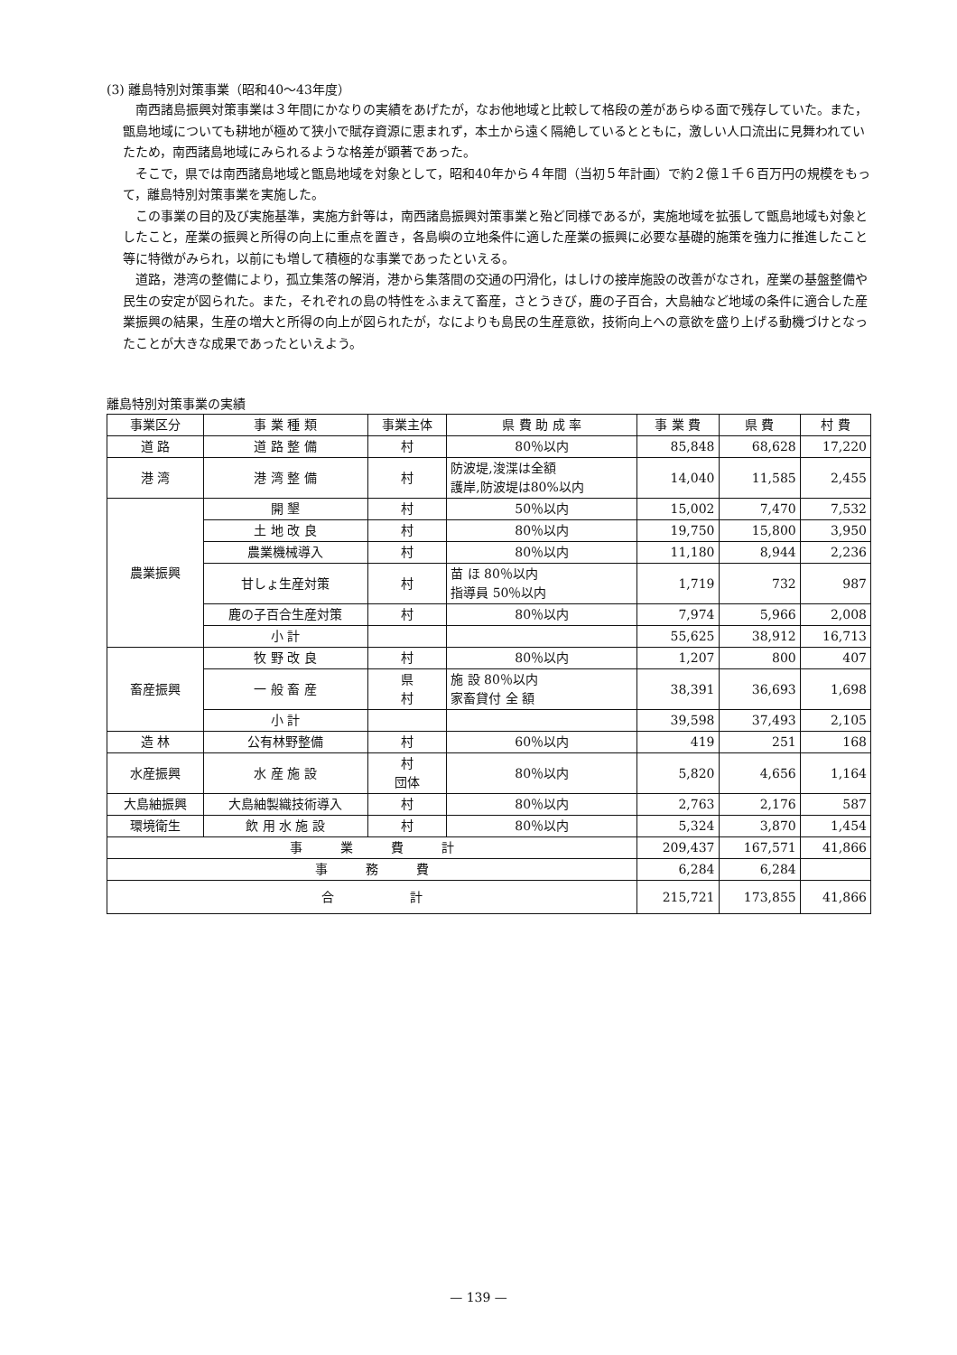(3) 離島特別対策事業（昭和40〜43年度）
南西諸島振興対策事業は３年間にかなりの実績をあげたが，なお他地域と比較して格段の差があらゆる面で残存していた。また，甑島地域についても耕地が極めて狭小で賦存資源に恵まれず，本土から遠く隔絶しているとともに，激しい人口流出に見舞われていたため，南西諸島地域にみられるような格差が顕著であった。
そこで，県では南西諸島地域と甑島地域を対象として，昭和40年から４年間（当初５年計画）で約２億１千６百万円の規模をもって，離島特別対策事業を実施した。
この事業の目的及び実施基準，実施方針等は，南西諸島振興対策事業と殆ど同様であるが，実施地域を拡張して甑島地域も対象としたこと，産業の振興と所得の向上に重点を置き，各島嶼の立地条件に適した産業の振興に必要な基礎的施策を強力に推進したこと等に特徴がみられ，以前にも増して積極的な事業であったといえる。
道路，港湾の整備により，孤立集落の解消，港から集落間の交通の円滑化，はしけの接岸施設の改善がなされ，産業の基盤整備や民生の安定が図られた。また，それぞれの島の特性をふまえて畜産，さとうきび，鹿の子百合，大島紬など地域の条件に適合した産業振興の結果，生産の増大と所得の向上が図られたが，なによりも島民の生産意欲，技術向上への意欲を盛り上げる動機づけとなったことが大きな成果であったといえよう。
離島特別対策事業の実績
| 事業区分 | 事 業 種 類 | 事業主体 | 県 費 助 成 率 | 事 業 費 | 県 費 | 村 費 |
| --- | --- | --- | --- | --- | --- | --- |
| 道 路 | 道 路 整 備 | 村 | 80％以内 | 85,848 | 68,628 | 17,220 |
| 港 湾 | 港 湾 整 備 | 村 | 防波堤,浚渫は全額 護岸,防波堤は80%以内 | 14,040 | 11,585 | 2,455 |
| 農業振興 | 開 墾 | 村 | 50％以内 | 15,002 | 7,470 | 7,532 |
| | 土 地 改 良 | 村 | 80％以内 | 19,750 | 15,800 | 3,950 |
| | 農業機械導入 | 村 | 80％以内 | 11,180 | 8,944 | 2,236 |
| | 甘しょ生産対策 | 村 | 苗 ほ 80％以内 指導員 50％以内 | 1,719 | 732 | 987 |
| | 鹿の子百合生産対策 | 村 | 80％以内 | 7,974 | 5,966 | 2,008 |
| | 小 計 | | | 55,625 | 38,912 | 16,713 |
| 畜産振興 | 牧 野 改 良 | 村 | 80％以内 | 1,207 | 800 | 407 |
| | 一 般 畜 産 | 県 村 | 施 設 80％以内 家畜貸付 全 額 | 38,391 | 36,693 | 1,698 |
| | 小 計 | | | 39,598 | 37,493 | 2,105 |
| 造 林 | 公有林野整備 | 村 | 60％以内 | 419 | 251 | 168 |
| 水産振興 | 水 産 施 設 | 村 団体 | 80％以内 | 5,820 | 4,656 | 1,164 |
| 大島紬振興 | 大島紬製織技術導入 | 村 | 80％以内 | 2,763 | 2,176 | 587 |
| 環境衛生 | 飲 用 水 施 設 | 村 | 80％以内 | 5,324 | 3,870 | 1,454 |
| 事 業 費 計 | | | | 209,437 | 167,571 | 41,866 |
| 事 務 費 | | | | 6,284 | 6,284 | |
| 合 計 | | | | 215,721 | 173,855 | 41,866 |
— 139 —